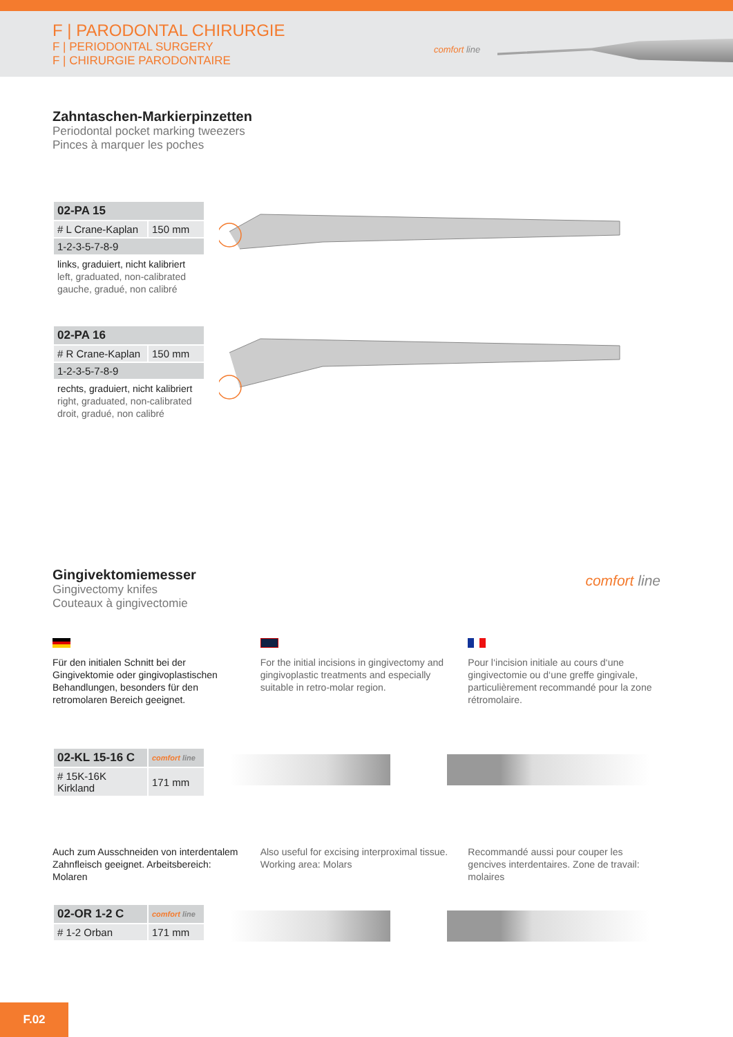F | PARODONTAL CHIRURGIE
F | PERIODONTAL SURGERY
F | CHIRURGIE PARODONTAIRE
comfort line
Zahntaschen-Markierpinzetten
Periodontal pocket marking tweezers
Pinces à marquer les poches
| 02-PA 15 | |
| # L Crane-Kaplan | 150 mm |
| 1-2-3-5-7-8-9 | |
links, graduiert, nicht kalibriert
left, graduated, non-calibrated
gauche, gradué, non calibré
| 02-PA 16 | |
| # R Crane-Kaplan | 150 mm |
| 1-2-3-5-7-8-9 | |
rechts, graduiert, nicht kalibriert
right, graduated, non-calibrated
droit, gradué, non calibré
Gingivektomiemesser
Gingivectomy knifes
Couteaux à gingivectomie
comfort line
Für den initialen Schnitt bei der Gingivektomie oder gingivoplastischen Behandlungen, besonders für den retromolaren Bereich geeignet.
For the initial incisions in gingivectomy and gingivoplastic treatments and especially suitable in retro-molar region.
Pour l‘incision initiale au cours d‘une gingivectomie ou d‘une greffe gingivale, particulièrement recommandé pour la zone rétromolaire.
| 02-KL 15-16 C | comfort line |
| # 15K-16K Kirkland | 171 mm |
Auch zum Ausschneiden von interdentalem Zahnfleisch geeignet. Arbeitsbereich: Molaren
Also useful for excising interproximal tissue. Working area: Molars
Recommandé aussi pour couper les gencives interdentaires. Zone de travail: molaires
| 02-OR 1-2 C | comfort line |
| # 1-2 Orban | 171 mm |
F.02